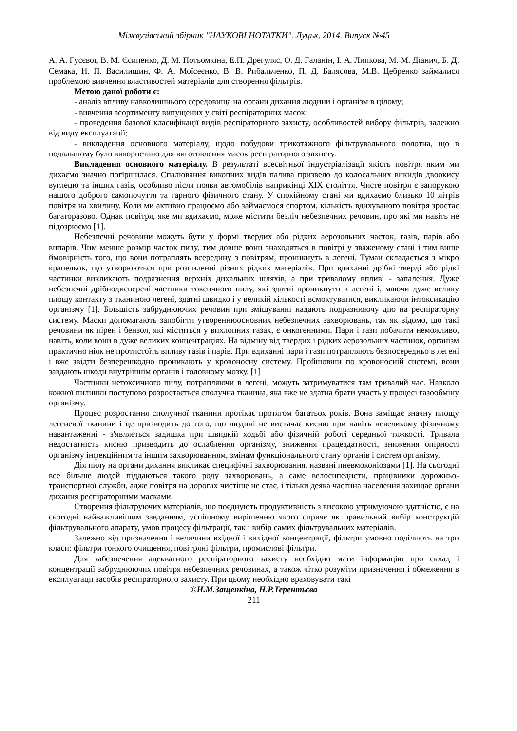Міжвузівський збірник "НАУКОВІ НОТАТКИ". Луцьк, 2014. Випуск №45
А. А. Гусєвої, В. М. Єсипенко, Д. М. Потьомкіна, Е.П. Дрегуляс, О. Д. Галанін, І. А. Липкова, М. М. Діанич, Б. Д. Семака, Н. П. Василишин, Ф. А. Моїсеєнко, В. В. Рибальченко, П. Д. Балясова, М.В. Цебренко займалися проблемою вивчення властивостей матеріалів для створення фільтрів.
Метою даної роботи є:
- аналіз впливу навколишнього середовища на органи дихання людини і організм в цілому;
- вивчення асортименту випущених у світі респіраторних масок;
- проведення базової класифікації видів респіраторного захисту, особливостей вибору фільтрів, залежно від виду експлуатації;
- викладення основного матеріалу, щодо побудови трикотажного фільтрувального полотна, що в подальшому було використано для виготовлення масок респіраторного захисту.
Викладення основного матеріалу. В результаті всесвітньої індустріалізації якість повітря яким ми дихаємо значно погіршилася. Спалювання викопних видів палива призвело до колосальних викидів двоокису вуглецю та інших газів, особливо після появи автомобілів наприкінці XIX століття. Чисте повітря є запорукою нашого доброго самопочуття та гарного фізичного стану. У спокійному стані ми вдихаємо близько 10 літрів повітря на хвилину. Коли ми активно працюємо або займаємося спортом, кількість вдихуваного повітря зростає багаторазово. Однак повітря, яке ми вдихаємо, може містити безліч небезпечних речовин, про які ми навіть не підозрюємо [1].
Небезпечні речовини можуть бути у формі твердих або рідких аерозольних часток, газів, парів або випарів. Чим менше розмір часток пилу, тим довше вони знаходяться в повітрі у зваженому стані і тим вище ймовірність того, що вони потраплять всередину з повітрям, проникнуть в легені. Туман складається з мікро крапельок, що утворюються при розпиленні різних рідких матеріалів. При вдиханні дрібні тверді або рідкі частинки викликають подразнення верхніх дихальних шляхів, а при тривалому впливі - запалення. Дуже небезпечні дрібнодисперсні частинки токсичного пилу, які здатні проникнути в легені і, маючи дуже велику площу контакту з тканиною легені, здатні швидко і у великій кількості всмоктуватися, викликаючи інтоксикацію організму [1]. Більшість забруднюючих речовин при змішуванні надають подразнюючу дію на респіраторну систему. Маски допомагають запобігти утвореннюосновних небезпечних захворювань, так як відомо, що такі речовини як пірен і бензол, які містяться у вихлопних газах, є онкогенними. Пари і гази побачити неможливо, навіть, коли вони в дуже великих концентраціях. На відміну від твердих і рідких аерозольних частинок, організм практично ніяк не протистоїть впливу газів і парів. При вдиханні пари і гази потрапляють безпосередньо в легені і вже звідти безперешкодно проникають у кровоносну систему. Пройшовши по кровоносній системі, вони завдають шкоди внутрішнім органів і головному мозку. [1]
Частинки нетоксичного пилу, потрапляючи в легені, можуть затримуватися там тривалий час. Навколо кожної пилинки поступово розростається сполучна тканина, яка вже не здатна брати участь у процесі газообміну організму.
Процес розростання сполучної тканини протікає протягом багатьох років. Вона заміщає значну площу легеневої тканини і це призводить до того, що людині не вистачає кисню при навіть невеликому фізичному навантаженні - з'являється задишка при швидкій ходьбі або фізичній роботі середньої тяжкості. Тривала недостатність кисню призводить до ослаблення організму, зниження працездатності, зниження опірності організму інфекційним та іншим захворюванням, змінам функціонального стану органів і систем організму.
Дія пилу на органи дихання викликає специфічні захворювання, названі пневмоконіозами [1]. На сьогодні все більше людей піддаються такого роду захворювань, а саме велосипедисти, працівники дорожньо-транспортної служби, адже повітря на дорогах чистіше не стає, і тільки деяка частина населення захищає органи дихання респіраторними масками.
Створення фільтруючих матеріалів, що поєднують продуктивність з високою утримуючою здатністю, є на сьогодні найважливішим завданням, успішному вирішенню якого сприяє як правильний вибір конструкцій фільтрувального апарату, умов процесу фільтрації, так і вибір самих фільтрувальних матеріалів.
Залежно від призначення і величини вхідної і вихідної концентрації, фільтри умовно поділяють на три класи: фільтри тонкого очищення, повітряні фільтри, промислові фільтри.
Для забезпечення адекватного респіраторного захисту необхідно мати інформацію про склад і концентрації забруднюючих повітря небезпечних речовинах, а також чітко розуміти призначення і обмеження в експлуатації засобів респіраторного захисту. При цьому необхідно враховувати такі
©Н.М.Защепкіна, Н.Р.Терентьєва
211